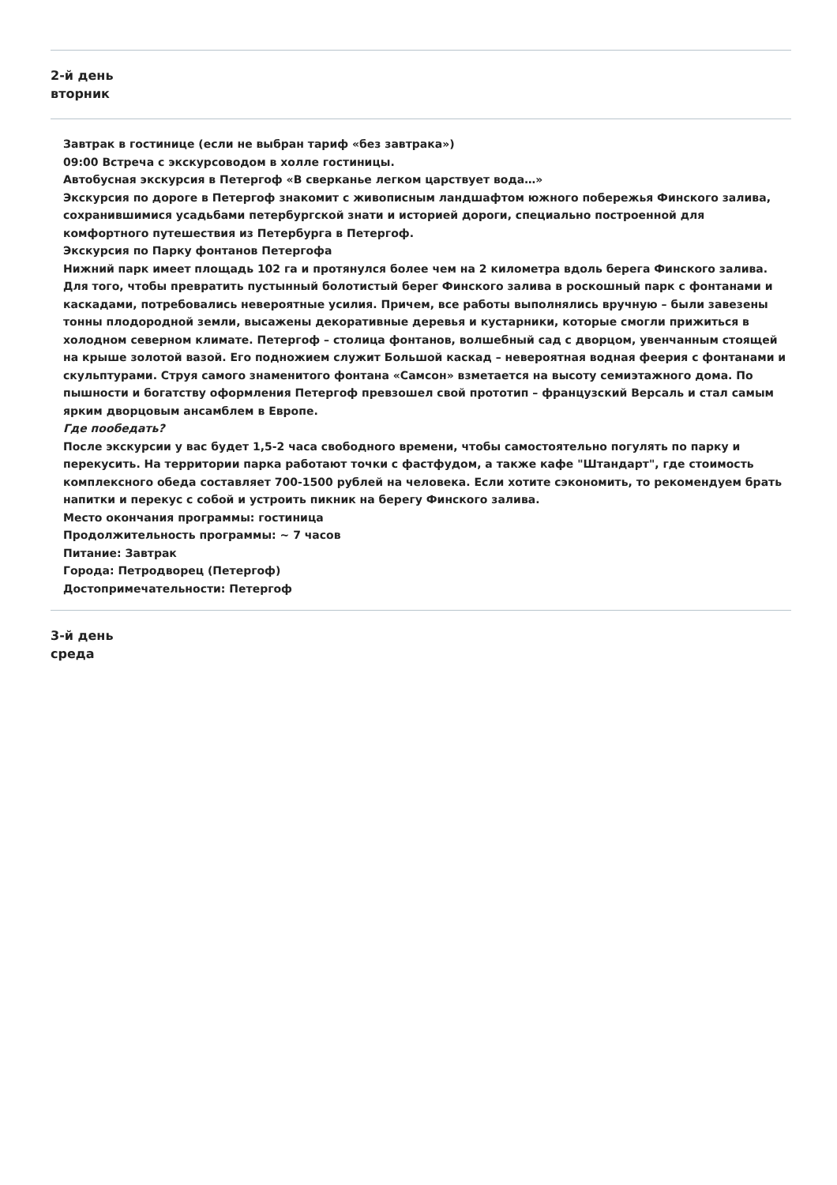2-й день
вторник
Завтрак в гостинице (если не выбран тариф «без завтрака»)
09:00 Встреча с экскурсоводом в холле гостиницы.
Автобусная экскурсия в Петергоф «В сверканье легком царствует вода…»
Экскурсия по дороге в Петергоф знакомит с живописным ландшафтом южного побережья Финского залива, сохранившимися усадьбами петербургской знати и историей дороги, специально построенной для комфортного путешествия из Петербурга в Петергоф.
Экскурсия по Парку фонтанов Петергофа
Нижний парк имеет площадь 102 га и протянулся более чем на 2 километра вдоль берега Финского залива. Для того, чтобы превратить пустынный болотистый берег Финского залива в роскошный парк с фонтанами и каскадами, потребовались невероятные усилия. Причем, все работы выполнялись вручную – были завезены тонны плодородной земли, высажены декоративные деревья и кустарники, которые смогли прижиться в холодном северном климате. Петергоф – столица фонтанов, волшебный сад с дворцом, увенчанным стоящей на крыше золотой вазой. Его подножием служит Большой каскад – невероятная водная феерия с фонтанами и скульптурами. Струя самого знаменитого фонтана «Самсон» взметается на высоту семиэтажного дома. По пышности и богатству оформления Петергоф превзошел свой прототип – французский Версаль и стал самым ярким дворцовым ансамблем в Европе.
Где пообедать?
После экскурсии у вас будет 1,5-2 часа свободного времени, чтобы самостоятельно погулять по парку и перекусить. На территории парка работают точки с фастфудом, а также кафе "Штандарт", где стоимость комплексного обеда составляет 700-1500 рублей на человека. Если хотите сэкономить, то рекомендуем брать напитки и перекус с собой и устроить пикник на берегу Финского залива.
Место окончания программы: гостиница
Продолжительность программы: ~ 7 часов
Питание: Завтрак
Города: Петродворец (Петергоф)
Достопримечательности: Петергоф
3-й день
среда